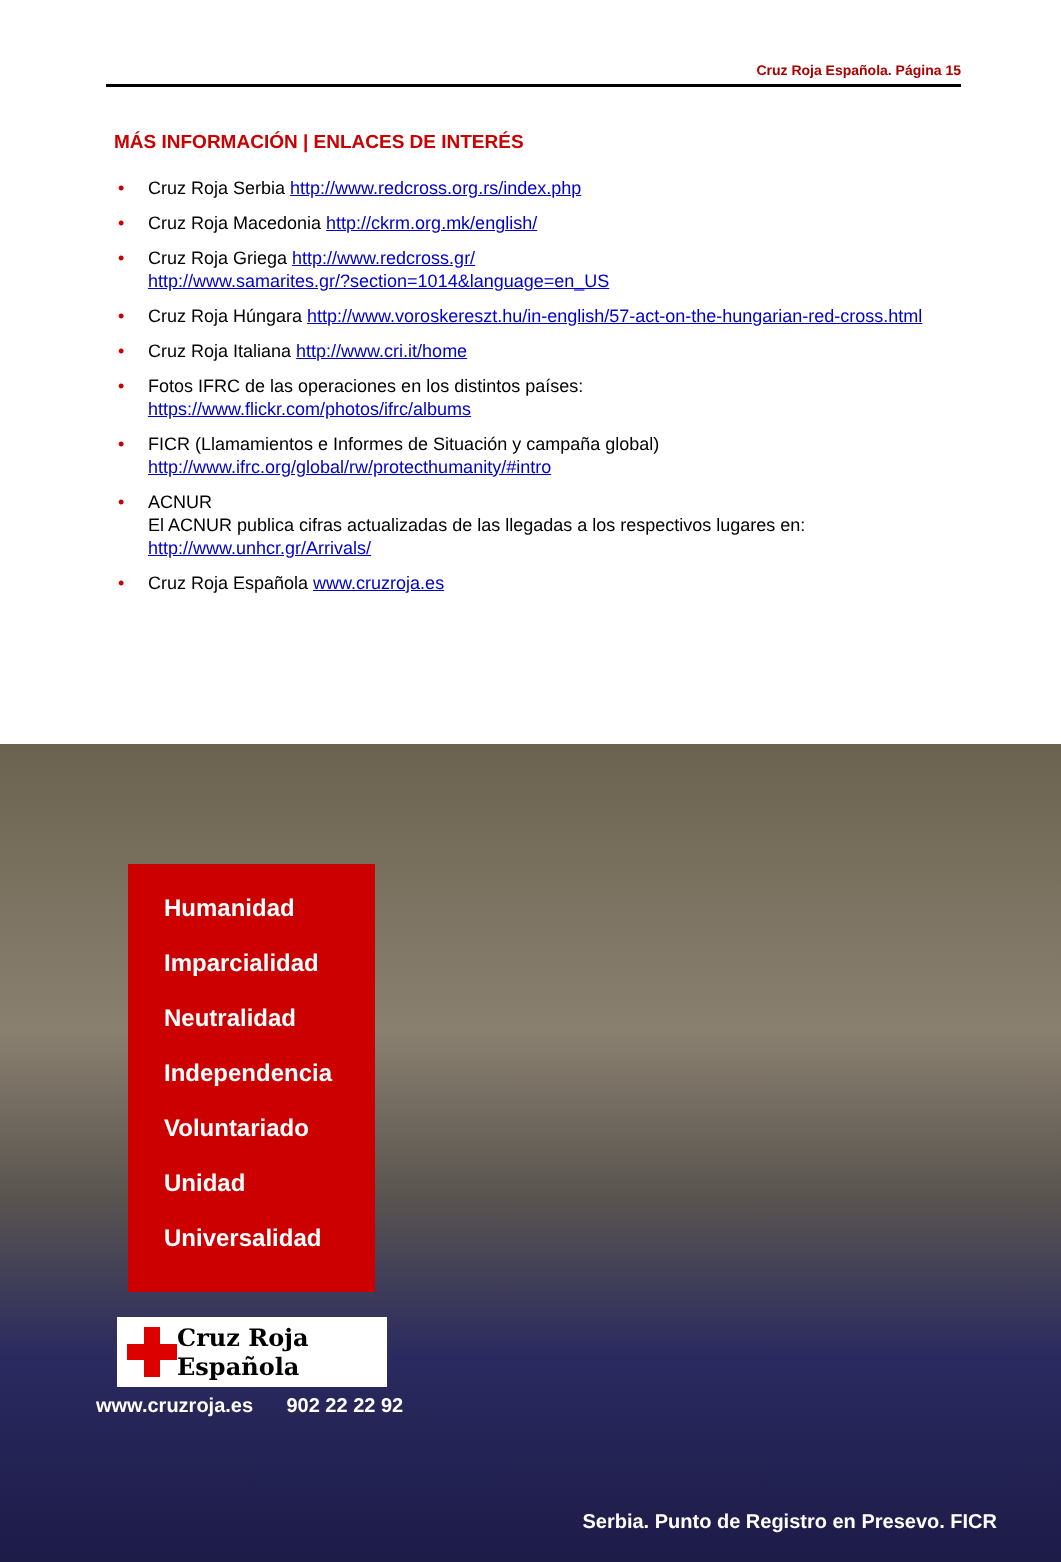Cruz Roja Española. Página 15
MÁS INFORMACIÓN | ENLACES DE INTERÉS
• Cruz Roja Serbia http://www.redcross.org.rs/index.php
• Cruz Roja Macedonia http://ckrm.org.mk/english/
• Cruz Roja Griega http://www.redcross.gr/
http://www.samarites.gr/?section=1014&language=en_US
• Cruz Roja Húngara http://www.voroskereszt.hu/in-english/57-act-on-the-hungarian-red-cross.html
• Cruz Roja Italiana http://www.cri.it/home
• Fotos IFRC de las operaciones en los distintos países:
https://www.flickr.com/photos/ifrc/albums
• FICR (Llamamientos e Informes de Situación y campaña global)
http://www.ifrc.org/global/rw/protecthumanity/#intro
• ACNUR
El ACNUR publica cifras actualizadas de las llegadas a los respectivos lugares en:
http://www.unhcr.gr/Arrivals/
• Cruz Roja Española www.cruzroja.es
Humanidad
Imparcialidad
Neutralidad
Independencia
Voluntariado
Unidad
Universalidad
Cruz Roja Española
www.cruzroja.es 902 22 22 92
Serbia. Punto de Registro en Presevo. FICR